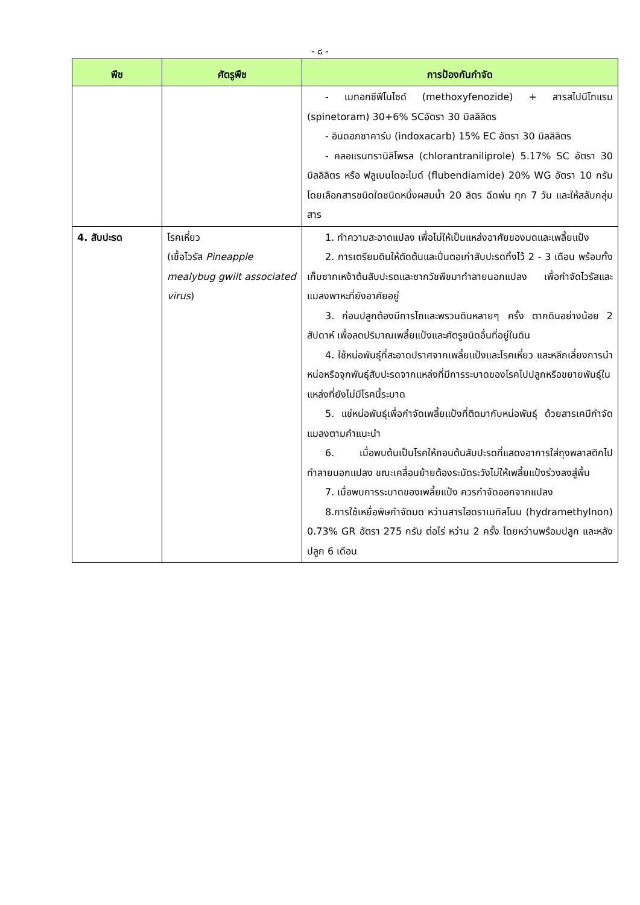- ๘ -
| พืช | ศัตรูพืช | การป้องกันกำจัด |
| --- | --- | --- |
| | | - เมทอกซีฟีโนไซด์ (methoxyfenozide) + สารสไปนีโทแรม (spinetoram) 30+6% SCอัตรา 30 มิลลิลิตร - อินดอกซาคาร์บ (indoxacarb) 15% EC อัตรา 30 มิลลิลิตร - คลอแรนทรานิลิโพรล (chlorantraniliprole) 5.17% SC อัตรา 30 มิลลิลิตร หรือ ฟลูเบนไดอะไมด์ (flubendiamide) 20% WG อัตรา 10 กรัม โดยเลือกสารชนิดใดชนิดหนึ่งผสมน้ำ 20 ลิตร ฉีดพ่น ทุก 7 วัน และให้สลับกลุ่มสาร |
| 4. สับปะรด | โรคเหี่ยว (เชื้อไวรัส Pineapple mealybug gwilt associated virus ) | 1. ทำความสะอาดแปลง เพื่อไม่ให้เป็นแหล่งอาศัยของมดและเพลี้ยแป้ง 2. การเตรียมดินให้ตัดต้นและปั่นตอเก่าสับปะรดทิ้งไว้ 2 - 3 เดือน พร้อมทั้งเก็บซากเหง้าต้นสับปะรดและซากวัชพืชมาทำลายนอกแปลง เพื่อกำจัดไวรัสและแมลงพาหะที่ยังอาศัยอยู่ 3. ก่อนปลูกต้องมีการไถและพรวนดินหลายๆ ครั้ง ตากดินอย่างน้อย 2 สัปดาห์ เพื่อลดปริมาณเพลี้ยแป้งและศัตรูชนิดอื่นที่อยู่ในดิน 4. ใช้หน่อพันธุ์ที่สะอาดปราศจากเพลี้ยแป้งและโรคเหี่ยว และหลีกเลี่ยงการนำหน่อหรือจุกพันธุ์สับปะรดจากแหล่งที่มีการระบาดของโรคไปปลูกหรือขยายพันธุ์ในแหล่งที่ยังไม่มีโรคนี้ระบาด 5. แช่หน่อพันธุ์เพื่อกำจัดเพลี้ยแป้งที่ติดมากับหน่อพันธุ์ ด้วยสารเคมีกำจัดแมลงตามคำแนะนำ 6. เมื่อพบต้นเป็นโรคให้ถอนต้นสับปะรดที่แสดงอาการใส่ถุงพลาสติกไปทำลายนอกแปลง ขณะเคลื่อนย้ายต้องระมัดระวังไม่ให้เพลี้ยแป้งร่วงลงสู่พื้น 7. เมื่อพบการระบาดของเพลี้ยแป้ง ควรกำจัดออกจากแปลง 8.การใช้เหยื่อพิษกำจัดมด หว่านสารไฮดราเมทิลโนน (hydramethylnon) 0.73% GR อัตรา 275 กรัม ต่อไร่ หว่าน 2 ครั้ง โดยหว่านพร้อมปลูก และหลังปลูก 6 เดือน |